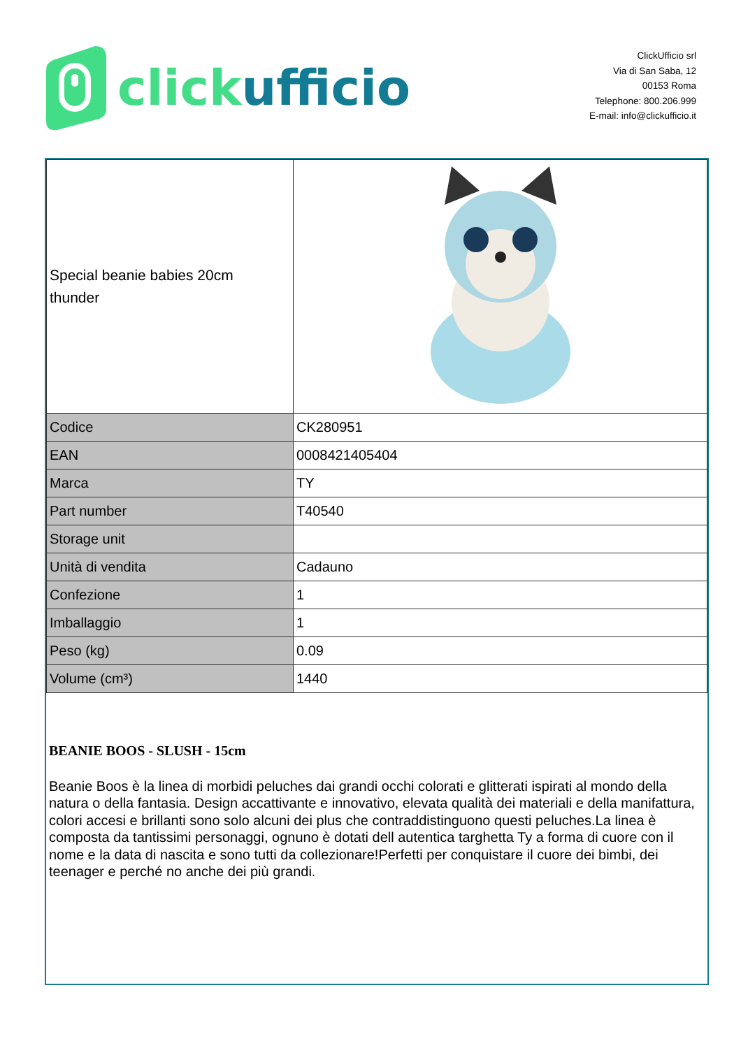click ufficio
ClickUfficio srl
Via di San Saba, 12
00153 Roma
Telephone: 800.206.999
E-mail: info@clickufficio.it
| Special beanie babies 20cm thunder | |
| Codice | CK280951 |
| EAN | 0008421405404 |
| Marca | TY |
| Part number | T40540 |
| Storage unit | |
| Unità di vendita | Cadauno |
| Confezione | 1 |
| Imballaggio | 1 |
| Peso (kg) | 0.09 |
| Volume (cm³) | 1440 |
BEANIE BOOS - SLUSH - 15cm
Beanie Boos è la linea di morbidi peluches dai grandi occhi colorati e glitterati ispirati al mondo della natura o della fantasia. Design accattivante e innovativo, elevata qualità dei materiali e della manifattura, colori accesi e brillanti sono solo alcuni dei plus che contraddistinguono questi peluches.La linea è composta da tantissimi personaggi, ognuno è dotati dell autentica targhetta Ty a forma di cuore con il nome e la data di nascita e sono tutti da collezionare!Perfetti per conquistare il cuore dei bimbi, dei teenager e perché no anche dei più grandi.